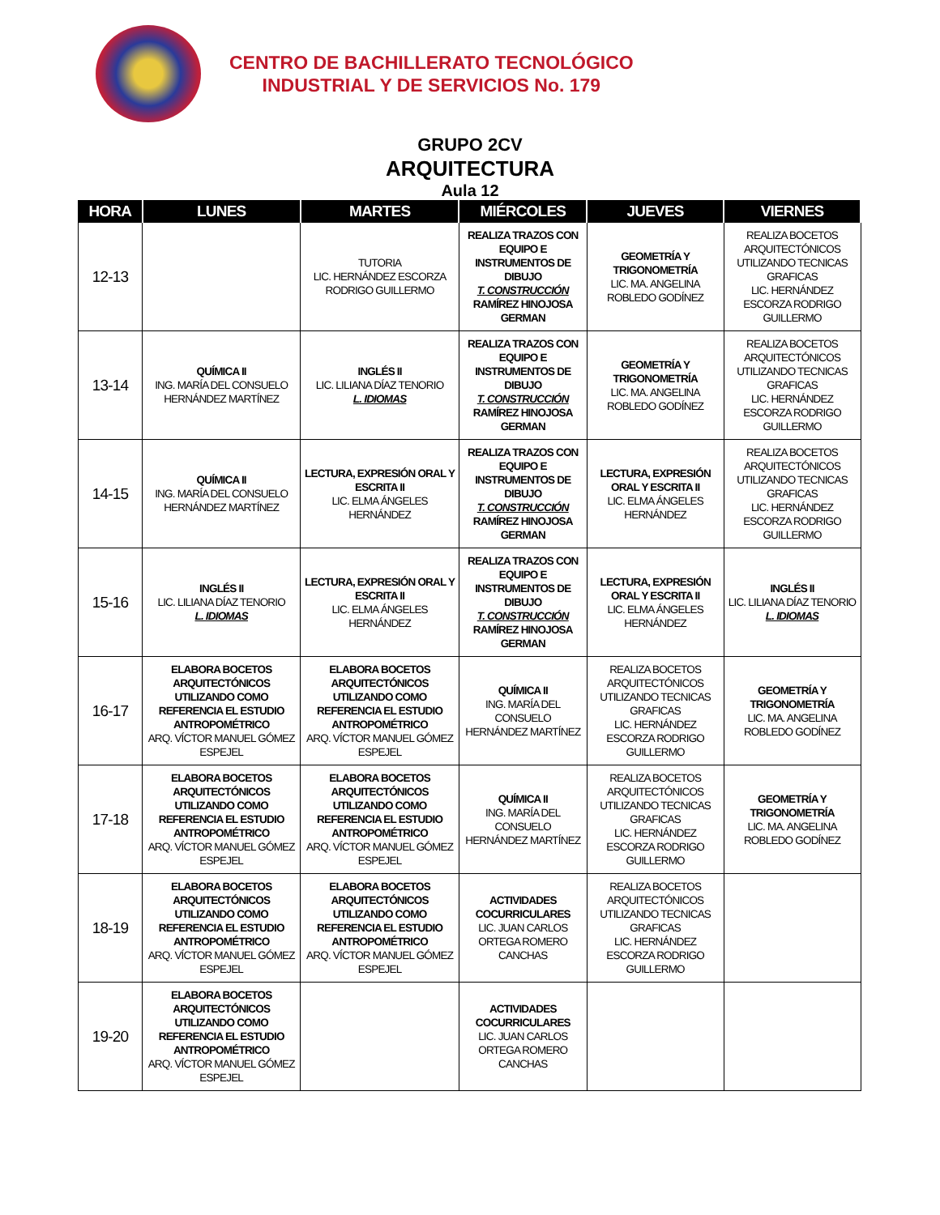CENTRO DE BACHILLERATO TECNOLÓGICO
INDUSTRIAL Y DE SERVICIOS No. 179
GRUPO 2CV
ARQUITECTURA
Aula 12
| HORA | LUNES | MARTES | MIÉRCOLES | JUEVES | VIERNES |
| --- | --- | --- | --- | --- | --- |
| 12-13 | | TUTORIA LIC. HERNÁNDEZ ESCORZA RODRIGO GUILLERMO | REALIZA TRAZOS CON EQUIPO E INSTRUMENTOS DE DIBUJO T. CONSTRUCCIÓN RAMÍREZ HINOJOSA GERMAN | GEOMETRÍA Y TRIGONOMETRÍA LIC. MA. ANGELINA ROBLEDO GODÍNEZ | REALIZA BOCETOS ARQUITECTÓNICOS UTILIZANDO TECNICAS GRAFICAS LIC. HERNÁNDEZ ESCORZA RODRIGO GUILLERMO |
| 13-14 | QUÍMICA II ING. MARÍA DEL CONSUELO HERNÁNDEZ MARTÍNEZ | INGLÉS II LIC. LILIANA DÍAZ TENORIO L. IDIOMAS | REALIZA TRAZOS CON EQUIPO E INSTRUMENTOS DE DIBUJO T. CONSTRUCCIÓN RAMÍREZ HINOJOSA GERMAN | GEOMETRÍA Y TRIGONOMETRÍA LIC. MA. ANGELINA ROBLEDO GODÍNEZ | REALIZA BOCETOS ARQUITECTÓNICOS UTILIZANDO TECNICAS GRAFICAS LIC. HERNÁNDEZ ESCORZA RODRIGO GUILLERMO |
| 14-15 | QUÍMICA II ING. MARÍA DEL CONSUELO HERNÁNDEZ MARTÍNEZ | LECTURA, EXPRESIÓN ORAL Y ESCRITA II LIC. ELMA ÁNGELES HERNÁNDEZ | REALIZA TRAZOS CON EQUIPO E INSTRUMENTOS DE DIBUJO T. CONSTRUCCIÓN RAMÍREZ HINOJOSA GERMAN | LECTURA, EXPRESIÓN ORAL Y ESCRITA II LIC. ELMA ÁNGELES HERNÁNDEZ | REALIZA BOCETOS ARQUITECTÓNICOS UTILIZANDO TECNICAS GRAFICAS LIC. HERNÁNDEZ ESCORZA RODRIGO GUILLERMO |
| 15-16 | INGLÉS II LIC. LILIANA DÍAZ TENORIO L. IDIOMAS | LECTURA, EXPRESIÓN ORAL Y ESCRITA II LIC. ELMA ÁNGELES HERNÁNDEZ | REALIZA TRAZOS CON EQUIPO E INSTRUMENTOS DE DIBUJO T. CONSTRUCCIÓN RAMÍREZ HINOJOSA GERMAN | LECTURA, EXPRESIÓN ORAL Y ESCRITA II LIC. ELMA ÁNGELES HERNÁNDEZ | INGLÉS II LIC. LILIANA DÍAZ TENORIO L. IDIOMAS |
| 16-17 | ELABORA BOCETOS ARQUITECTÓNICOS UTILIZANDO COMO REFERENCIA EL ESTUDIO ANTROPOMÉTRICO ARQ. VÍCTOR MANUEL GÓMEZ ESPEJEL | ELABORA BOCETOS ARQUITECTÓNICOS UTILIZANDO COMO REFERENCIA EL ESTUDIO ANTROPOMÉTRICO ARQ. VÍCTOR MANUEL GÓMEZ ESPEJEL | QUÍMICA II ING. MARÍA DEL CONSUELO HERNÁNDEZ MARTÍNEZ | REALIZA BOCETOS ARQUITECTÓNICOS UTILIZANDO TECNICAS GRAFICAS LIC. HERNÁNDEZ ESCORZA RODRIGO GUILLERMO | GEOMETRÍA Y TRIGONOMETRÍA LIC. MA. ANGELINA ROBLEDO GODÍNEZ |
| 17-18 | ELABORA BOCETOS ARQUITECTÓNICOS UTILIZANDO COMO REFERENCIA EL ESTUDIO ANTROPOMÉTRICO ARQ. VÍCTOR MANUEL GÓMEZ ESPEJEL | ELABORA BOCETOS ARQUITECTÓNICOS UTILIZANDO COMO REFERENCIA EL ESTUDIO ANTROPOMÉTRICO ARQ. VÍCTOR MANUEL GÓMEZ ESPEJEL | QUÍMICA II ING. MARÍA DEL CONSUELO HERNÁNDEZ MARTÍNEZ | REALIZA BOCETOS ARQUITECTÓNICOS UTILIZANDO TECNICAS GRAFICAS LIC. HERNÁNDEZ ESCORZA RODRIGO GUILLERMO | GEOMETRÍA Y TRIGONOMETRÍA LIC. MA. ANGELINA ROBLEDO GODÍNEZ |
| 18-19 | ELABORA BOCETOS ARQUITECTÓNICOS UTILIZANDO COMO REFERENCIA EL ESTUDIO ANTROPOMÉTRICO ARQ. VÍCTOR MANUEL GÓMEZ ESPEJEL | ELABORA BOCETOS ARQUITECTÓNICOS UTILIZANDO COMO REFERENCIA EL ESTUDIO ANTROPOMÉTRICO ARQ. VÍCTOR MANUEL GÓMEZ ESPEJEL | ACTIVIDADES COCURRICULARES LIC. JUAN CARLOS ORTEGA ROMERO CANCHAS | REALIZA BOCETOS ARQUITECTÓNICOS UTILIZANDO TECNICAS GRAFICAS LIC. HERNÁNDEZ ESCORZA RODRIGO GUILLERMO | |
| 19-20 | ELABORA BOCETOS ARQUITECTÓNICOS UTILIZANDO COMO REFERENCIA EL ESTUDIO ANTROPOMÉTRICO ARQ. VÍCTOR MANUEL GÓMEZ ESPEJEL | | ACTIVIDADES COCURRICULARES LIC. JUAN CARLOS ORTEGA ROMERO CANCHAS | | |